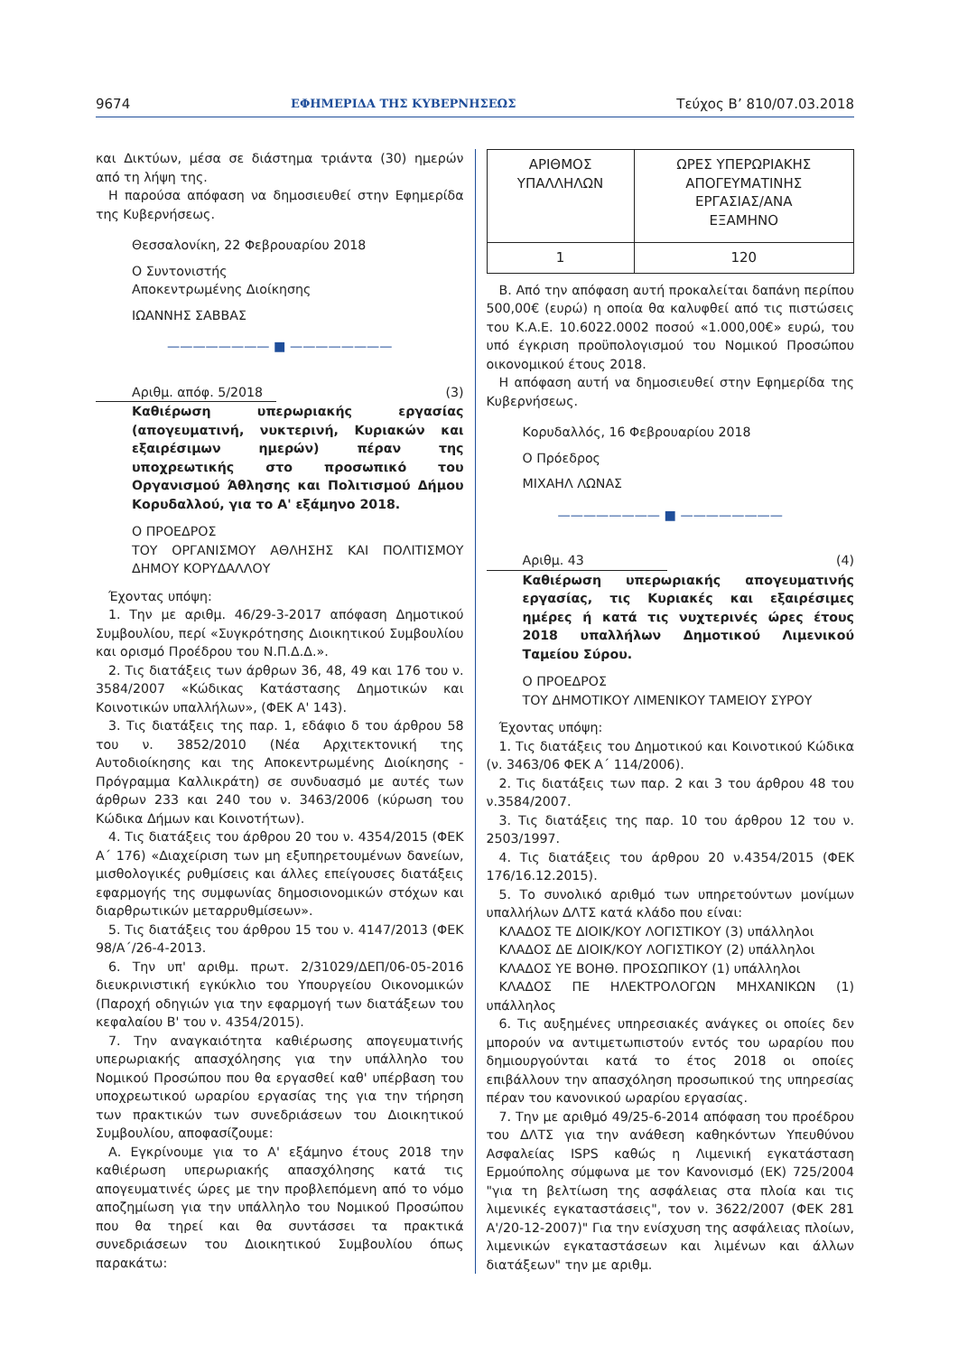9674 ΕΦΗΜΕΡΙΔΑ ΤΗΣ ΚΥΒΕΡΝΗΣΕΩΣ Τεύχος Β’ 810/07.03.2018
και Δικτύων, μέσα σε διάστημα τριάντα (30) ημερών από τη λήψη της.
Η παρούσα απόφαση να δημοσιευθεί στην Εφημερίδα της Κυβερνήσεως.
Θεσσαλονίκη, 22 Φεβρουαρίου 2018
Ο Συντονιστής
Αποκεντρωμένης Διοίκησης
ΙΩΑΝΝΗΣ ΣΑΒΒΑΣ
———————— ■ ————————
Αριθμ. απόφ. 5/2018 (3)
Καθιέρωση υπερωριακής εργασίας (απογευματινή, νυκτερινή, Κυριακών και εξαιρέσιμων ημερών) πέραν της υποχρεωτικής στο προσωπικό του Οργανισμού Άθλησης και Πολιτισμού Δήμου Κορυδαλλού, για το Α' εξάμηνο 2018.
Ο ΠΡΟΕΔΡΟΣ
ΤΟΥ ΟΡΓΑΝΙΣΜΟΥ ΑΘΛΗΣΗΣ ΚΑΙ ΠΟΛΙΤΙΣΜΟΥ ΔΗΜΟΥ ΚΟΡΥΔΑΛΛΟΥ
Έχοντας υπόψη:
1. Την με αριθμ. 46/29-3-2017 απόφαση Δημοτικού Συμβουλίου, περί «Συγκρότησης Διοικητικού Συμβουλίου και ορισμό Προέδρου του Ν.Π.Δ.Δ.».
2. Τις διατάξεις των άρθρων 36, 48, 49 και 176 του ν. 3584/2007 «Κώδικας Κατάστασης Δημοτικών και Κοινοτικών υπαλλήλων», (ΦΕΚ Α' 143).
3. Τις διατάξεις της παρ. 1, εδάφιο δ του άρθρου 58 του ν. 3852/2010 (Νέα Αρχιτεκτονική της Αυτοδιοίκησης και της Αποκεντρωμένης Διοίκησης - Πρόγραμμα Καλλικράτη) σε συνδυασμό με αυτές των άρθρων 233 και 240 του ν. 3463/2006 (κύρωση του Κώδικα Δήμων και Κοινοτήτων).
4. Τις διατάξεις του άρθρου 20 του ν. 4354/2015 (ΦΕΚ Α΄ 176) «Διαχείριση των μη εξυπηρετουμένων δανείων, μισθολογικές ρυθμίσεις και άλλες επείγουσες διατάξεις εφαρμογής της συμφωνίας δημοσιονομικών στόχων και διαρθρωτικών μεταρρυθμίσεων».
5. Τις διατάξεις του άρθρου 15 του ν. 4147/2013 (ΦΕΚ 98/Α΄/26-4-2013.
6. Την υπ' αριθμ. πρωτ. 2/31029/ΔΕΠ/06-05-2016 διευκρινιστική εγκύκλιο του Υπουργείου Οικονομικών (Παροχή οδηγιών για την εφαρμογή των διατάξεων του κεφαλαίου Β' του ν. 4354/2015).
7. Την αναγκαιότητα καθιέρωσης απογευματινής υπερωριακής απασχόλησης για την υπάλληλο του Νομικού Προσώπου που θα εργασθεί καθ' υπέρβαση του υποχρεωτικού ωραρίου εργασίας της για την τήρηση των πρακτικών των συνεδριάσεων του Διοικητικού Συμβουλίου, αποφασίζουμε:
Α. Εγκρίνουμε για το Α' εξάμηνο έτους 2018 την καθιέρωση υπερωριακής απασχόλησης κατά τις απογευματινές ώρες με την προβλεπόμενη από το νόμο αποζημίωση για την υπάλληλο του Νομικού Προσώπου που θα τηρεί και θα συντάσσει τα πρακτικά συνεδριάσεων του Διοικητικού Συμβουλίου όπως παρακάτω:
| ΑΡΙΘΜΟΣ ΥΠΑΛΛΗΛΩΝ | ΩΡΕΣ ΥΠΕΡΩΡΙΑΚΗΣ ΑΠΟΓΕΥΜΑΤΙΝΗΣ ΕΡΓΑΣΙΑΣ/ΑΝΑ ΕΞΑΜΗΝΟ |
| 1 | 120 |
Β. Από την απόφαση αυτή προκαλείται δαπάνη περίπου 500,00€ (ευρώ) η οποία θα καλυφθεί από τις πιστώσεις του Κ.Α.Ε. 10.6022.0002 ποσού «1.000,00€» ευρώ, του υπό έγκριση προϋπολογισμού του Νομικού Προσώπου οικονομικού έτους 2018.
Η απόφαση αυτή να δημοσιευθεί στην Εφημερίδα της Κυβερνήσεως.
Κορυδαλλός, 16 Φεβρουαρίου 2018
Ο Πρόεδρος
ΜΙΧΑΗΛ ΛΩΝΑΣ
———————— ■ ————————
Αριθμ. 43 (4)
Καθιέρωση υπερωριακής απογευματινής εργασίας, τις Κυριακές και εξαιρέσιμες ημέρες ή κατά τις νυχτερινές ώρες έτους 2018 υπαλλήλων Δημοτικού Λιμενικού Ταμείου Σύρου.
Ο ΠΡΟΕΔΡΟΣ
ΤΟΥ ΔΗΜΟΤΙΚΟΥ ΛΙΜΕΝΙΚΟΥ ΤΑΜΕΙΟΥ ΣΥΡΟΥ
Έχοντας υπόψη:
1. Τις διατάξεις του Δημοτικού και Κοινοτικού Κώδικα (ν. 3463/06 ΦΕΚ Α΄ 114/2006).
2. Τις διατάξεις των παρ. 2 και 3 του άρθρου 48 του ν.3584/2007.
3. Τις διατάξεις της παρ. 10 του άρθρου 12 του ν. 2503/1997.
4. Τις διατάξεις του άρθρου 20 ν.4354/2015 (ΦΕΚ 176/16.12.2015).
5. Το συνολικό αριθμό των υπηρετούντων μονίμων υπαλλήλων ΔΛΤΣ κατά κλάδο που είναι:
ΚΛΑΔΟΣ ΤΕ ΔΙΟΙΚ/ΚΟΥ ΛΟΓΙΣΤΙΚΟΥ (3) υπάλληλοι
ΚΛΑΔΟΣ ΔΕ ΔΙΟΙΚ/ΚΟΥ ΛΟΓΙΣΤΙΚΟΥ (2) υπάλληλοι
ΚΛΑΔΟΣ ΥΕ ΒΟΗΘ. ΠΡΟΣΩΠΙΚΟΥ (1) υπάλληλοι
ΚΛΑΔΟΣ ΠΕ ΗΛΕΚΤΡΟΛΟΓΩΝ ΜΗΧΑΝΙΚΩΝ (1) υπάλληλος
6. Τις αυξημένες υπηρεσιακές ανάγκες οι οποίες δεν μπορούν να αντιμετωπιστούν εντός του ωραρίου που δημιουργούνται κατά το έτος 2018 οι οποίες επιβάλλουν την απασχόληση προσωπικού της υπηρεσίας πέραν του κανονικού ωραρίου εργασίας.
7. Την με αριθμό 49/25-6-2014 απόφαση του προέδρου του ΔΛΤΣ για την ανάθεση καθηκόντων Υπευθύνου Ασφαλείας ISPS καθώς η Λιμενική εγκατάσταση Ερμούπολης σύμφωνα με τον Κανονισμό (ΕΚ) 725/2004 "για τη βελτίωση της ασφάλειας στα πλοία και τις λιμενικές εγκαταστάσεις", τον ν. 3622/2007 (ΦΕΚ 281 Α'/20-12-2007)" Για την ενίσχυση της ασφάλειας πλοίων, λιμενικών εγκαταστάσεων και λιμένων και άλλων διατάξεων" την με αριθμ.